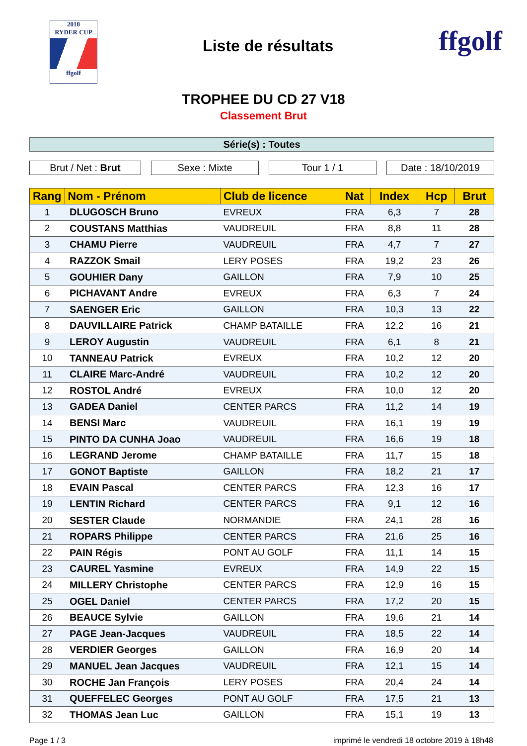2018
RYDER CUP
ffgolf
Liste de résultats
ffgolf
TROPHEE DU CD 27 V18
Classement Brut
Série(s) : Toutes
Brut / Net : Brut Sexe : Mixte Tour 1 / 1 Date : 18/10/2019
| Rang | Nom - Prénom | Club de licence | Nat | Index | Hcp | Brut |
| --- | --- | --- | --- | --- | --- | --- |
| 1 | DLUGOSCH Bruno | EVREUX | FRA | 6,3 | 7 | 28 |
| 2 | COUSTANS Matthias | VAUDREUIL | FRA | 8,8 | 11 | 28 |
| 3 | CHAMU Pierre | VAUDREUIL | FRA | 4,7 | 7 | 27 |
| 4 | RAZZOK Smail | LERY POSES | FRA | 19,2 | 23 | 26 |
| 5 | GOUHIER Dany | GAILLON | FRA | 7,9 | 10 | 25 |
| 6 | PICHAVANT Andre | EVREUX | FRA | 6,3 | 7 | 24 |
| 7 | SAENGER Eric | GAILLON | FRA | 10,3 | 13 | 22 |
| 8 | DAUVILLAIRE Patrick | CHAMP BATAILLE | FRA | 12,2 | 16 | 21 |
| 9 | LEROY Augustin | VAUDREUIL | FRA | 6,1 | 8 | 21 |
| 10 | TANNEAU Patrick | EVREUX | FRA | 10,2 | 12 | 20 |
| 11 | CLAIRE Marc-André | VAUDREUIL | FRA | 10,2 | 12 | 20 |
| 12 | ROSTOL André | EVREUX | FRA | 10,0 | 12 | 20 |
| 13 | GADEA Daniel | CENTER PARCS | FRA | 11,2 | 14 | 19 |
| 14 | BENSI Marc | VAUDREUIL | FRA | 16,1 | 19 | 19 |
| 15 | PINTO DA CUNHA Joao | VAUDREUIL | FRA | 16,6 | 19 | 18 |
| 16 | LEGRAND Jerome | CHAMP BATAILLE | FRA | 11,7 | 15 | 18 |
| 17 | GONOT Baptiste | GAILLON | FRA | 18,2 | 21 | 17 |
| 18 | EVAIN Pascal | CENTER PARCS | FRA | 12,3 | 16 | 17 |
| 19 | LENTIN Richard | CENTER PARCS | FRA | 9,1 | 12 | 16 |
| 20 | SESTER Claude | NORMANDIE | FRA | 24,1 | 28 | 16 |
| 21 | ROPARS Philippe | CENTER PARCS | FRA | 21,6 | 25 | 16 |
| 22 | PAIN Régis | PONT AU GOLF | FRA | 11,1 | 14 | 15 |
| 23 | CAUREL Yasmine | EVREUX | FRA | 14,9 | 22 | 15 |
| 24 | MILLERY Christophe | CENTER PARCS | FRA | 12,9 | 16 | 15 |
| 25 | OGEL Daniel | CENTER PARCS | FRA | 17,2 | 20 | 15 |
| 26 | BEAUCE Sylvie | GAILLON | FRA | 19,6 | 21 | 14 |
| 27 | PAGE Jean-Jacques | VAUDREUIL | FRA | 18,5 | 22 | 14 |
| 28 | VERDIER Georges | GAILLON | FRA | 16,9 | 20 | 14 |
| 29 | MANUEL Jean Jacques | VAUDREUIL | FRA | 12,1 | 15 | 14 |
| 30 | ROCHE Jan François | LERY POSES | FRA | 20,4 | 24 | 14 |
| 31 | QUEFFELEC Georges | PONT AU GOLF | FRA | 17,5 | 21 | 13 |
| 32 | THOMAS Jean Luc | GAILLON | FRA | 15,1 | 19 | 13 |
Page 1 / 3 imprimé le vendredi 18 octobre 2019 à 18h48